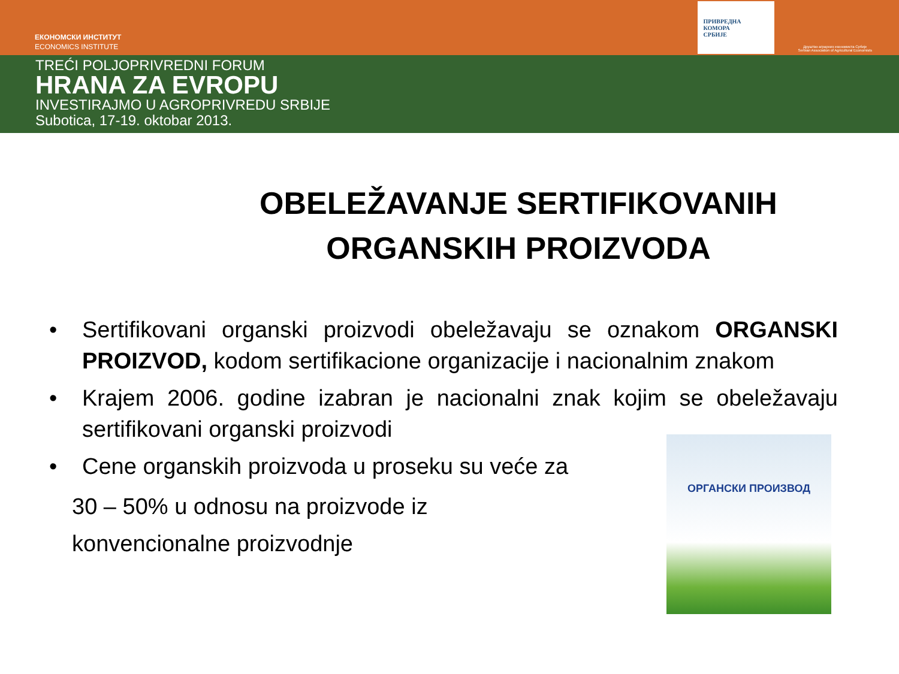ЕКОНОМСКИ ИНСТИТУТ
ECONOMICS INSTITUTE
ПРИВРЕДНА
КОМОРА
СРБИЈЕ
Друштво аграрних економиста Србије
Serbian Association of Agricultural Economists
TREĆI POLJOPRIVREDNI FORUM
HRANA ZA EVROPU
INVESTIRAJMO U AGROPRIVREDU SRBIJE
Subotica, 17-19. oktobar 2013.
OBELEŽAVANJE SERTIFIKOVANIH ORGANSKIH PROIZVODA
• Sertifikovani organski proizvodi obeležavaju se oznakom ORGANSKI PROIZVOD, kodom sertifikacione organizacije i nacionalnim znakom
• Krajem 2006. godine izabran je nacionalni znak kojim se obeležavaju sertifikovani organski proizvodi
• Cene organskih proizvoda u proseku su veće za
30 – 50% u odnosu na proizvode iz
konvencionalne proizvodnje
ОРГАНСКИ ПРОИЗВОД